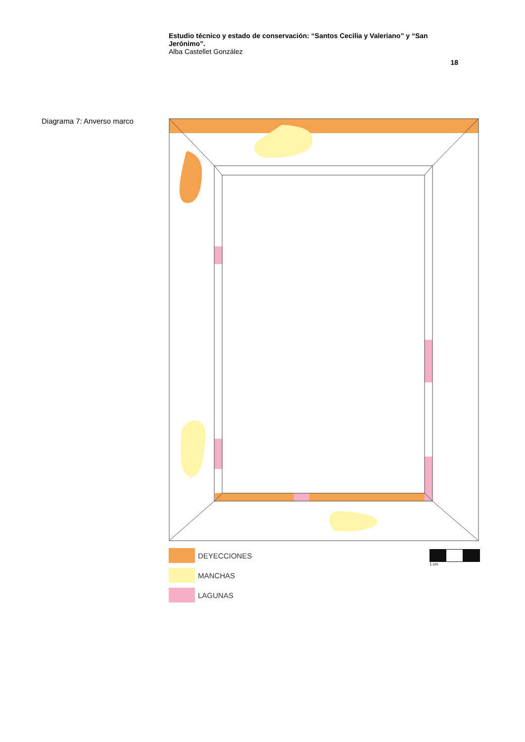Estudio técnico y estado de conservación: “Santos Cecilia y Valeriano” y “San Jerónimo”.
Alba Castellet González
18
Diagrama 7: Anverso marco
DEYECCIONES
MANCHAS
LAGUNAS
1 cm